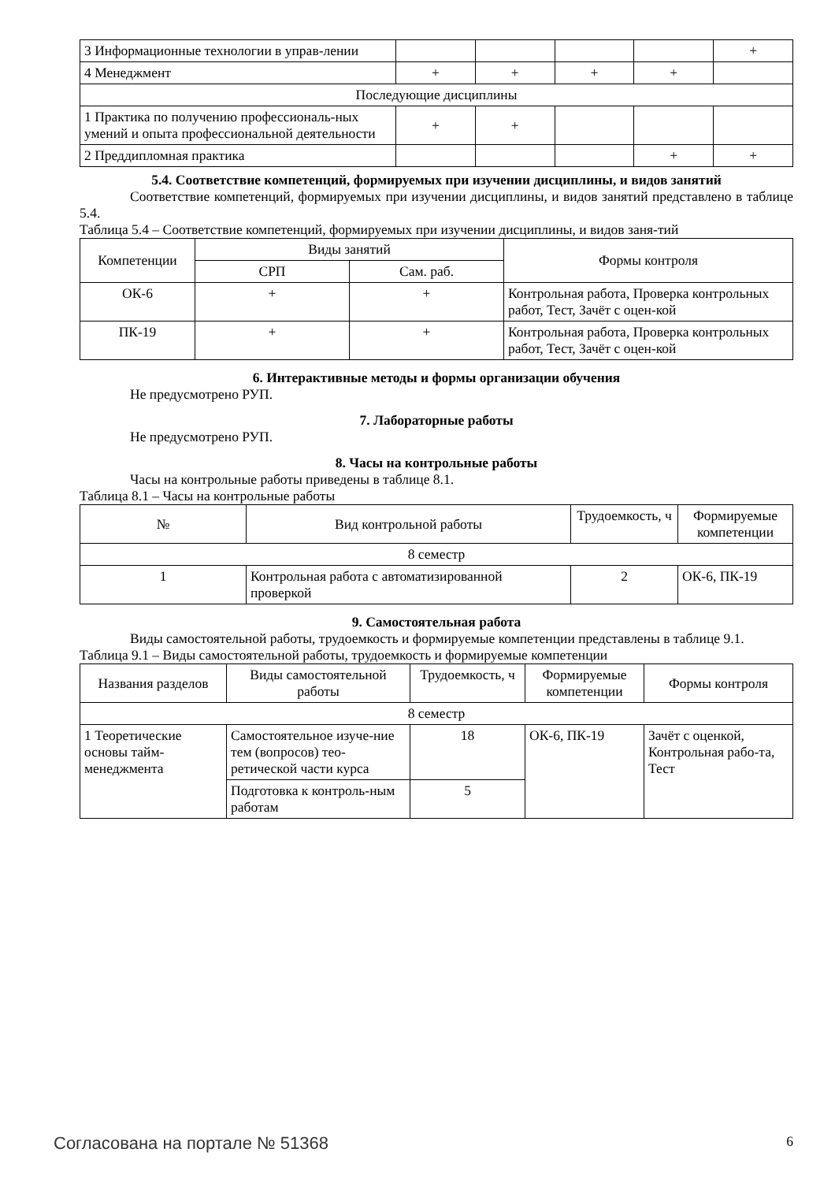| 3 Информационные технологии в управ-лении | | | | | + |
| 4 Менеджмент | + | + | + | + | |
| Последующие дисциплины | | | | | |
| 1 Практика по получению профессиональ-ных умений и опыта профессиональной деятельности | + | + | | | |
| 2 Преддипломная практика | | | | + | + |
5.4. Соответствие компетенций, формируемых при изучении дисциплины, и видов занятий
Соответствие компетенций, формируемых при изучении дисциплины, и видов занятий представлено в таблице 5.4.
Таблица 5.4 – Соответствие компетенций, формируемых при изучении дисциплины, и видов заня-тий
| Компетенции | Виды занятий | | Формы контроля |
| --- | --- | --- | --- |
| | СРП | Сам. раб. | |
| ОК-6 | + | + | Контрольная работа, Проверка контрольных работ, Тест, Зачёт с оцен-кой |
| ПК-19 | + | + | Контрольная работа, Проверка контрольных работ, Тест, Зачёт с оцен-кой |
6. Интерактивные методы и формы организации обучения
Не предусмотрено РУП.
7. Лабораторные работы
Не предусмотрено РУП.
8. Часы на контрольные работы
Часы на контрольные работы приведены в таблице 8.1.
Таблица 8.1 – Часы на контрольные работы
| № | Вид контрольной работы | Трудоемкость, ч | Формируемые компетенции |
| --- | --- | --- | --- |
| 8 семестр | | | |
| 1 | Контрольная работа с автоматизированной проверкой | 2 | ОК-6, ПК-19 |
9. Самостоятельная работа
Виды самостоятельной работы, трудоемкость и формируемые компетенции представлены в таблице 9.1.
Таблица 9.1 – Виды самостоятельной работы, трудоемкость и формируемые компетенции
| Названия разделов | Виды самостоятельной работы | Трудоемкость, ч | Формируемые компетенции | Формы контроля |
| --- | --- | --- | --- | --- |
| 8 семестр | | | | |
| 1 Теоретические основы тайм-менеджмента | Самостоятельное изуче-ние тем (вопросов) тео-ретической части курса | 18 | ОК-6, ПК-19 | Зачёт с оценкой, Контрольная рабо-та, Тест |
| | Подготовка к контроль-ным работам | 5 | | |
Согласована на портале № 51368 6